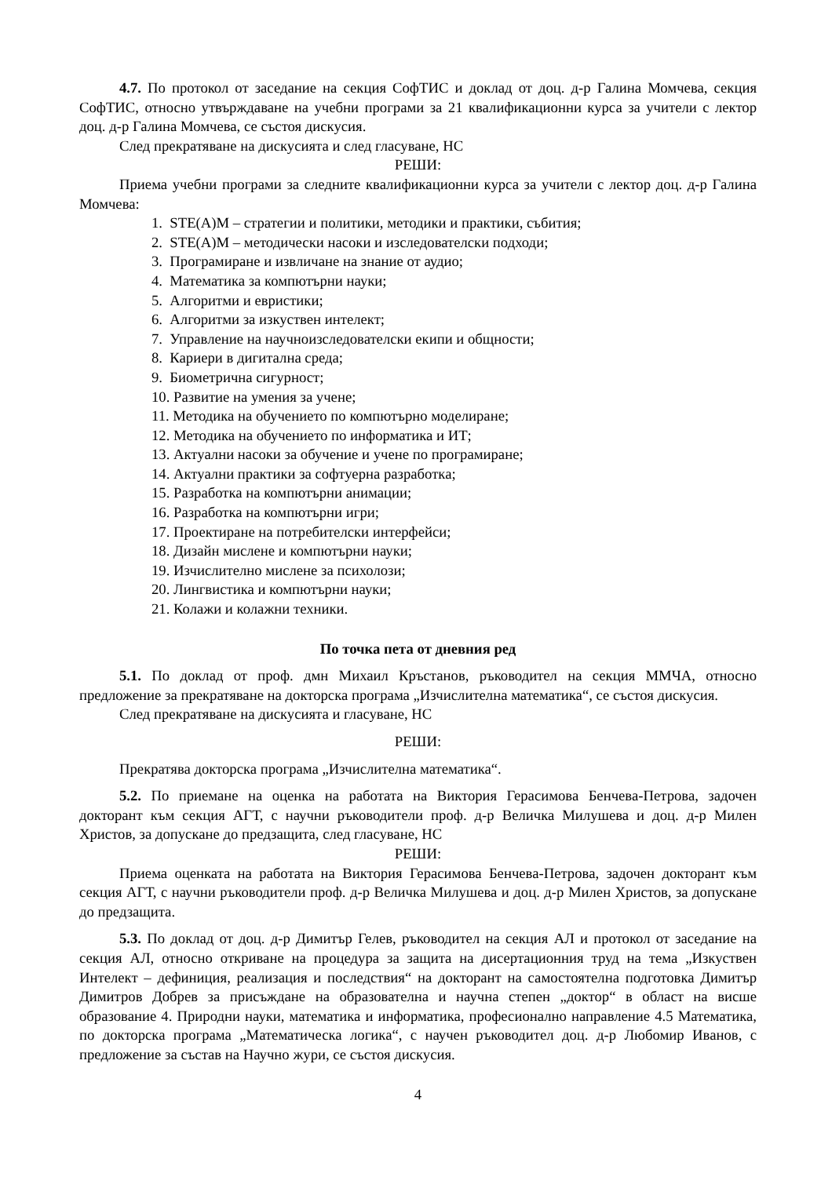4.7. По протокол от заседание на секция СофТИС и доклад от доц. д-р Галина Момчева, секция СофТИС, относно утвърждаване на учебни програми за 21 квалификационни курса за учители с лектор доц. д-р Галина Момчева, се състоя дискусия.
След прекратяване на дискусията и след гласуване, НС
РЕШИ:
Приема учебни програми за следните квалификационни курса за учители с лектор доц. д-р Галина Момчева:
1. STE(A)M – стратегии и политики, методики и практики, събития;
2. STE(A)M – методически насоки и изследователски подходи;
3. Програмиране и извличане на знание от аудио;
4. Математика за компютърни науки;
5. Алгоритми и евристики;
6. Алгоритми за изкуствен интелект;
7. Управление на научноизследователски екипи и общности;
8. Кариери в дигитална среда;
9. Биометрична сигурност;
10. Развитие на умения за учене;
11. Методика на обучението по компютърно моделиране;
12. Методика на обучението по информатика и ИТ;
13. Актуални насоки за обучение и учене по програмиране;
14. Актуални практики за софтуерна разработка;
15. Разработка на компютърни анимации;
16. Разработка на компютърни игри;
17. Проектиране на потребителски интерфейси;
18. Дизайн мислене и компютърни науки;
19. Изчислително мислене за психолози;
20. Лингвистика и компютърни науки;
21. Колажи и колажни техники.
По точка пета от дневния ред
5.1. По доклад от проф. дмн Михаил Кръстанов, ръководител на секция ММЧА, относно предложение за прекратяване на докторска програма „Изчислителна математика“, се състоя дискусия.
След прекратяване на дискусията и гласуване, НС
РЕШИ:
Прекратява докторска програма „Изчислителна математика“.
5.2. По приемане на оценка на работата на Виктория Герасимова Бенчева-Петрова, задочен докторант към секция АГТ, с научни ръководители проф. д-р Величка Милушева и доц. д-р Милен Христов, за допускане до предзащита, след гласуване, НС
РЕШИ:
Приема оценката на работата на Виктория Герасимова Бенчева-Петрова, задочен докторант към секция АГТ, с научни ръководители проф. д-р Величка Милушева и доц. д-р Милен Христов, за допускане до предзащита.
5.3. По доклад от доц. д-р Димитър Гелев, ръководител на секция АЛ и протокол от заседание на секция АЛ, относно откриване на процедура за защита на дисертационния труд на тема „Изкуствен Интелект – дефиниция, реализация и последствия“ на докторант на самостоятелна подготовка Димитър Димитров Добрев за присъждане на образователна и научна степен „доктор“ в област на висше образование 4. Природни науки, математика и информатика, професионално направление 4.5 Математика, по докторска програма „Математическа логика“, с научен ръководител доц. д-р Любомир Иванов, с предложение за състав на Научно жури, се състоя дискусия.
4